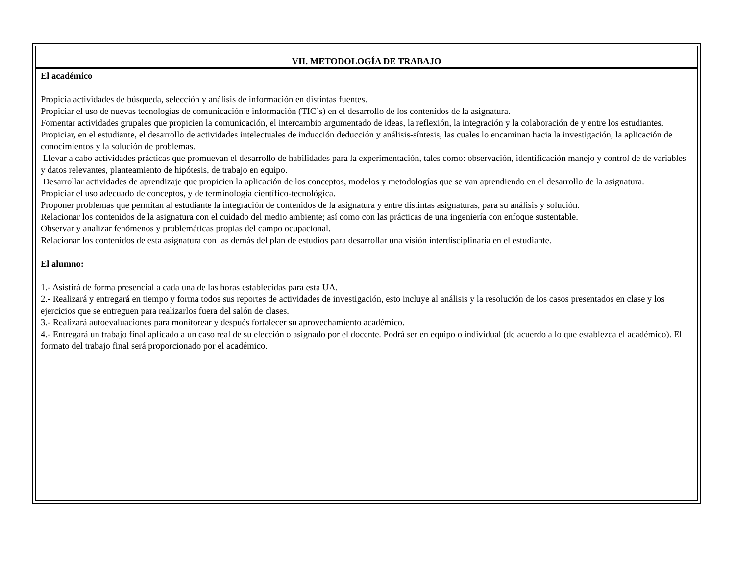| VII. METODOLOGÍA DE TRABAJO |
| El académico Propicia actividades de búsqueda, selección y análisis de información en distintas fuentes. Propiciar el uso de nuevas tecnologías de comunicación e información (TIC`s) en el desarrollo de los contenidos de la asignatura. Fomentar actividades grupales que propicien la comunicación, el intercambio argumentado de ideas, la reflexión, la integración y la colaboración de y entre los estudiantes. Propiciar, en el estudiante, el desarrollo de actividades intelectuales de inducción deducción y análisis-síntesis, las cuales lo encaminan hacia la investigación, la aplicación de conocimientos y la solución de problemas. Llevar a cabo actividades prácticas que promuevan el desarrollo de habilidades para la experimentación, tales como: observación, identificación manejo y control de de variables y datos relevantes, planteamiento de hipótesis, de trabajo en equipo. Desarrollar actividades de aprendizaje que propicien la aplicación de los conceptos, modelos y metodologías que se van aprendiendo en el desarrollo de la asignatura. Propiciar el uso adecuado de conceptos, y de terminología científico-tecnológica. Proponer problemas que permitan al estudiante la integración de contenidos de la asignatura y entre distintas asignaturas, para su análisis y solución. Relacionar los contenidos de la asignatura con el cuidado del medio ambiente; así como con las prácticas de una ingeniería con enfoque sustentable. Observar y analizar fenómenos y problemáticas propias del campo ocupacional. Relacionar los contenidos de esta asignatura con las demás del plan de estudios para desarrollar una visión interdisciplinaria en el estudiante. El alumno: 1.- Asistirá de forma presencial a cada una de las horas establecidas para esta UA. 2.- Realizará y entregará en tiempo y forma todos sus reportes de actividades de investigación, esto incluye al análisis y la resolución de los casos presentados en clase y los ejercicios que se entreguen para realizarlos fuera del salón de clases. 3.- Realizará autoevaluaciones para monitorear y después fortalecer su aprovechamiento académico. 4.- Entregará un trabajo final aplicado a un caso real de su elección o asignado por el docente. Podrá ser en equipo o individual (de acuerdo a lo que establezca el académico). El formato del trabajo final será proporcionado por el académico. |